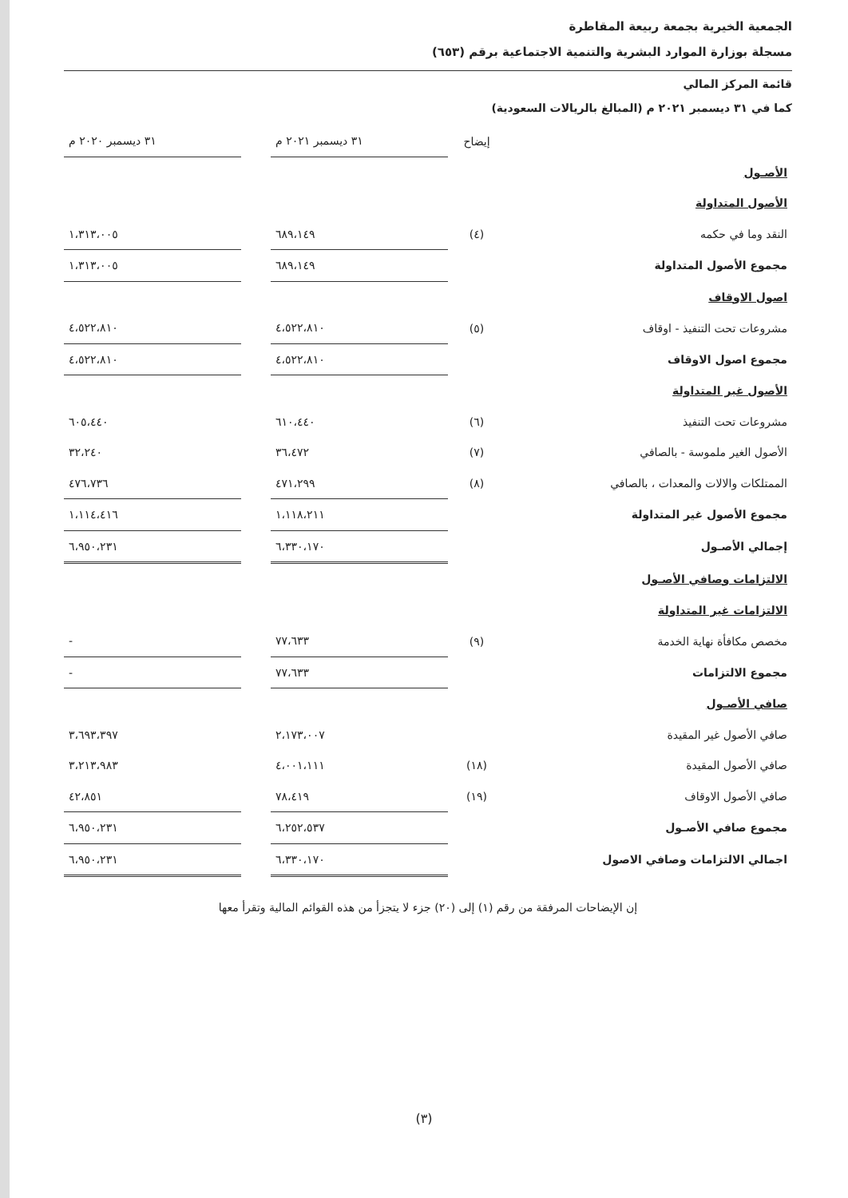الجمعية الخيرية بجمعة ربيعة المقاطرة
مسجلة بوزارة الموارد البشرية والتنمية الاجتماعية برقم (٦٥٣)
قائمة المركز المالي
كما في ٣١ ديسمبر ٢٠٢١ م (المبالغ بالريالات السعودية)
| | إيضاح | ٣١ ديسمبر ٢٠٢١ م | | ٣١ ديسمبر ٢٠٢٠ م |
| --- | --- | --- | --- | --- |
| الأصـول | | | | |
| الأصول المتداولة | | | | |
| النقد وما في حكمه | (٤) | ٦٨٩،١٤٩ | | ١،٣١٣،٠٠٥ |
| مجموع الأصول المتداولة | | ٦٨٩،١٤٩ | | ١،٣١٣،٠٠٥ |
| اصول الاوقاف | | | | |
| مشروعات تحت التنفيذ - اوقاف | (٥) | ٤،٥٢٢،٨١٠ | | ٤،٥٢٢،٨١٠ |
| مجموع اصول الاوقاف | | ٤،٥٢٢،٨١٠ | | ٤،٥٢٢،٨١٠ |
| الأصول غير المتداولة | | | | |
| مشروعات تحت التنفيذ | (٦) | ٦١٠،٤٤٠ | | ٦٠٥،٤٤٠ |
| الأصول الغير ملموسة - بالصافي | (٧) | ٣٦،٤٧٢ | | ٣٢،٢٤٠ |
| الممتلكات والالات والمعدات ، بالصافي | (٨) | ٤٧١،٢٩٩ | | ٤٧٦،٧٣٦ |
| مجموع الأصول غير المتداولة | | ١،١١٨،٢١١ | | ١،١١٤،٤١٦ |
| إجمالي الأصـول | | ٦،٣٣٠،١٧٠ | | ٦،٩٥٠،٢٣١ |
| الالتزامات وصافي الأصـول | | | | |
| الالتزامات غير المتداولة | | | | |
| مخصص مكافأة نهاية الخدمة | (٩) | ٧٧،٦٣٣ | | - |
| مجموع الالتزامات | | ٧٧،٦٣٣ | | - |
| صافي الأصـول | | | | |
| صافي الأصول غير المقيدة | | ٢،١٧٣،٠٠٧ | | ٣،٦٩٣،٣٩٧ |
| صافي الأصول المقيدة | (١٨) | ٤،٠٠١،١١١ | | ٣،٢١٣،٩٨٣ |
| صافي الأصول الاوقاف | (١٩) | ٧٨،٤١٩ | | ٤٢،٨٥١ |
| مجموع صافي الأصـول | | ٦،٢٥٢،٥٣٧ | | ٦،٩٥٠،٢٣١ |
| اجمالي الالتزامات وصافي الاصول | | ٦،٣٣٠،١٧٠ | | ٦،٩٥٠،٢٣١ |
إن الإيضاحات المرفقة من رقم (١) إلى (٢٠) جزء لا يتجزأ من هذه القوائم المالية وتقرأ معها
(٣)